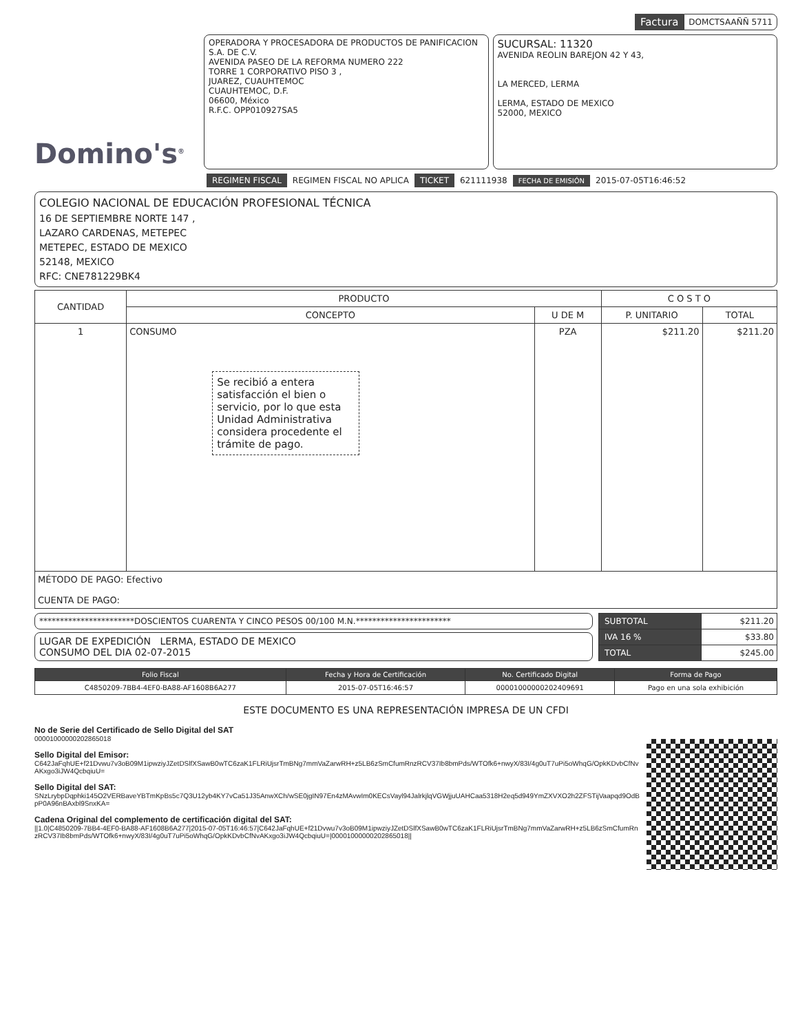Factura DOMCTSAAÑÑ 5711
Domino's<sup>®</sup>
OPERADORA Y PROCESADORA DE PRODUCTOS DE PANIFICACION S.A. DE C.V.
AVENIDA PASEO DE LA REFORMA NUMERO 222
TORRE 1 CORPORATIVO PISO 3 ,
JUAREZ, CUAUHTEMOC
CUAUHTEMOC, D.F.
06600, México
R.F.C. OPP010927SA5
SUCURSAL: 11320
AVENIDA REOLIN BAREJON 42 Y 43,
LA MERCED, LERMA
LERMA, ESTADO DE MEXICO
52000, MEXICO
REGIMEN FISCAL REGIMEN FISCAL NO APLICA TICKET 621111938 FECHA DE EMISIÓN 2015-07-05T16:46:52
COLEGIO NACIONAL DE EDUCACIÓN PROFESIONAL TÉCNICA
16 DE SEPTIEMBRE NORTE 147 ,
LAZARO CARDENAS, METEPEC
METEPEC, ESTADO DE MEXICO
52148, MEXICO
RFC: CNE781229BK4
| CANTIDAD | PRODUCTO | | C O S T O | |
| --- | --- | --- | --- | --- |
| | CONCEPTO | U DE M | P. UNITARIO | TOTAL |
| 1 | CONSUMO Se recibió a entera satisfacción el bien o servicio, por lo que esta Unidad Administrativa considera procedente el trámite de pago. | PZA | $211.20 | $211.20 |
| MÉTODO DE PAGO: Efectivo CUENTA DE PAGO: | | | | |
***********************DOSCIENTOS CUARENTA Y CINCO PESOS 00/100 M.N.***********************
LUGAR DE EXPEDICIÓN LERMA, ESTADO DE MEXICO
CONSUMO DEL DIA 02-07-2015
| SUBTOTAL | $211.20 |
| IVA 16 % | $33.80 |
| TOTAL | $245.00 |
| Folio Fiscal | Fecha y Hora de Certificación | No. Certificado Digital | Forma de Pago |
| --- | --- | --- | --- |
| C4850209-7BB4-4EF0-BA88-AF1608B6A277 | 2015-07-05T16:46:57 | 00001000000202409691 | Pago en una sola exhibición |
ESTE DOCUMENTO ES UNA REPRESENTACIÓN IMPRESA DE UN CFDI
No de Serie del Certificado de Sello Digital del SAT
00001000000202865018
Sello Digital del Emisor:
C642JaFqhUE+f21Dvwu7v3oB09M1ipwziyJZetDSlfXSawB0wTC6zaK1FLRiUjsrTmBNg7mmVaZarwRH+z5LB6zSmCfumRnzRCV37Ib8bmPds/WTOfk6+nwyX/83I/4g0uT7uPi5oWhqG/OpkKDvbCfNvAKxgo3iJW4QcbqiuU=
Sello Digital del SAT:
SNzLrybpDqphki145O2VERBaveYBTmKpBs5c7Q3U12yb4KY7vCa51J35AnwXCh/wSE0jgIN97En4zMAvwIm0KECsVayl94JalrkjlqVGWjjuUAHCaa5318H2eq5d949YmZXVXO2h2ZFSTijVaapqd9OdBpP0A96nBAxbl9SnxKA=
Cadena Original del complemento de certificación digital del SAT:
||1.0|C4850209-7BB4-4EF0-BA88-AF1608B6A277|2015-07-05T16:46:57|C642JaFqhUE+f21Dvwu7v3oB09M1ipwziyJZetDSlfXSawB0wTC6zaK1FLRiUjsrTmBNg7mmVaZarwRH+z5LB6zSmCfumRnzRCV37Ib8bmPds/WTOfk6+nwyX/83I/4g0uT7uPi5oWhqG/OpkKDvbCfNvAKxgo3iJW4QcbqiuU=|00001000000202865018||